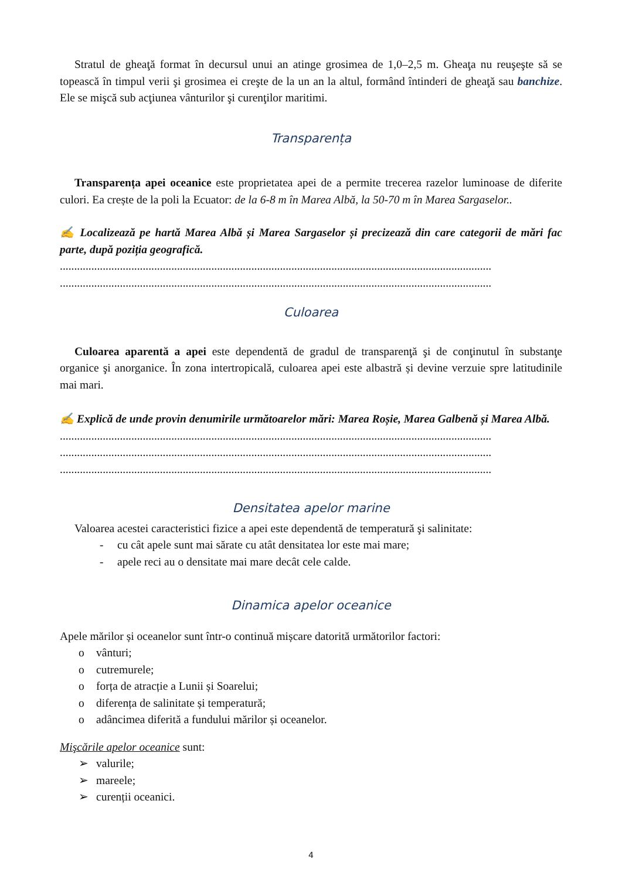Stratul de gheaţă format în decursul unui an atinge grosimea de 1,0–2,5 m. Gheaţa nu reuşeşte să se topească în timpul verii şi grosimea ei creşte de la un an la altul, formând întinderi de gheaţă sau banchize. Ele se mişcă sub acţiunea vânturilor şi curenţilor maritimi.
Transparența
Transparența apei oceanice este proprietatea apei de a permite trecerea razelor luminoase de diferite culori. Ea crește de la poli la Ecuator: de la 6-8 m în Marea Albă, la 50-70 m în Marea Sargaselor..
✍ Localizează pe hartă Marea Albă și Marea Sargaselor și precizează din care categorii de mări fac parte, după poziția geografică.
.......................................................................................................................................................
.......................................................................................................................................................
Culoarea
Culoarea aparentă a apei este dependentă de gradul de transparenţă şi de conţinutul în substanţe organice şi anorganice. În zona intertropicală, culoarea apei este albastră și devine verzuie spre latitudinile mai mari.
✍ Explică de unde provin denumirile următoarelor mări: Marea Roșie, Marea Galbenă și Marea Albă.
.......................................................................................................................................................
.......................................................................................................................................................
.......................................................................................................................................................
Densitatea apelor marine
Valoarea acestei caracteristici fizice a apei este dependentă de temperatură şi salinitate:
- cu cât apele sunt mai sărate cu atât densitatea lor este mai mare;
- apele reci au o densitate mai mare decât cele calde.
Dinamica apelor oceanice
Apele mărilor și oceanelor sunt într-o continuă mișcare datorită următorilor factori:
o vânturi;
o cutremurele;
o forța de atracție a Lunii și Soarelui;
o diferența de salinitate și temperatură;
o adâncimea diferită a fundului mărilor și oceanelor.
Mişcările apelor oceanice sunt:
➢ valurile;
➢ mareele;
➢ curenții oceanici.
4